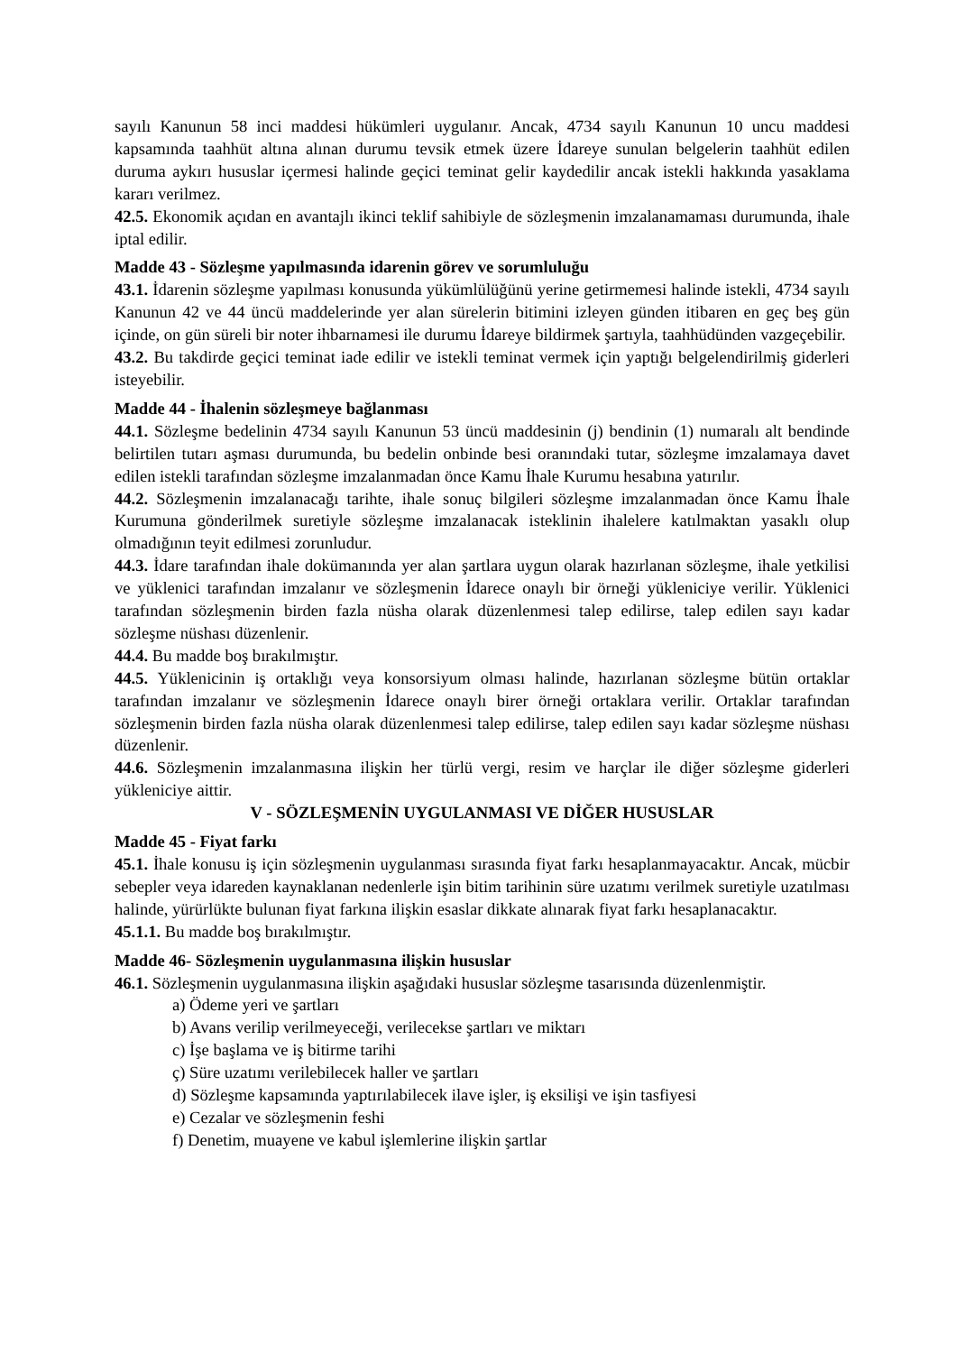sayılı Kanunun 58 inci maddesi hükümleri uygulanır. Ancak, 4734 sayılı Kanunun 10 uncu maddesi kapsamında taahhüt altına alınan durumu tevsik etmek üzere İdareye sunulan belgelerin taahhüt edilen duruma aykırı hususlar içermesi halinde geçici teminat gelir kaydedilir ancak istekli hakkında yasaklama kararı verilmez.
42.5. Ekonomik açıdan en avantajlı ikinci teklif sahibiyle de sözleşmenin imzalanamaması durumunda, ihale iptal edilir.
Madde 43 - Sözleşme yapılmasında idarenin görev ve sorumluluğu
43.1. İdarenin sözleşme yapılması konusunda yükümlülüğünü yerine getirmemesi halinde istekli, 4734 sayılı Kanunun 42 ve 44 üncü maddelerinde yer alan sürelerin bitimini izleyen günden itibaren en geç beş gün içinde, on gün süreli bir noter ihbarnamesi ile durumu İdareye bildirmek şartıyla, taahhüdünden vazgeçebilir.
43.2. Bu takdirde geçici teminat iade edilir ve istekli teminat vermek için yaptığı belgelendirilmiş giderleri isteyebilir.
Madde 44 - İhalenin sözleşmeye bağlanması
44.1. Sözleşme bedelinin 4734 sayılı Kanunun 53 üncü maddesinin (j) bendinin (1) numaralı alt bendinde belirtilen tutarı aşması durumunda, bu bedelin onbinde besi oranındaki tutar, sözleşme imzalamaya davet edilen istekli tarafından sözleşme imzalanmadan önce Kamu İhale Kurumu hesabına yatırılır.
44.2. Sözleşmenin imzalanacağı tarihte, ihale sonuç bilgileri sözleşme imzalanmadan önce Kamu İhale Kurumuna gönderilmek suretiyle sözleşme imzalanacak isteklinin ihalelere katılmaktan yasaklı olup olmadığının teyit edilmesi zorunludur.
44.3. İdare tarafından ihale dokümanında yer alan şartlara uygun olarak hazırlanan sözleşme, ihale yetkilisi ve yüklenici tarafından imzalanır ve sözleşmenin İdarece onaylı bir örneği yükleniciye verilir. Yüklenici tarafından sözleşmenin birden fazla nüsha olarak düzenlenmesi talep edilirse, talep edilen sayı kadar sözleşme nüshası düzenlenir.
44.4. Bu madde boş bırakılmıştır.
44.5. Yüklenicinin iş ortaklığı veya konsorsiyum olması halinde, hazırlanan sözleşme bütün ortaklar tarafından imzalanır ve sözleşmenin İdarece onaylı birer örneği ortaklara verilir. Ortaklar tarafından sözleşmenin birden fazla nüsha olarak düzenlenmesi talep edilirse, talep edilen sayı kadar sözleşme nüshası düzenlenir.
44.6. Sözleşmenin imzalanmasına ilişkin her türlü vergi, resim ve harçlar ile diğer sözleşme giderleri yükleniciye aittir.
V - SÖZLEŞMENİN UYGULANMASI VE DİĞER HUSUSLAR
Madde 45 - Fiyat farkı
45.1. İhale konusu iş için sözleşmenin uygulanması sırasında fiyat farkı hesaplanmayacaktır. Ancak, mücbir sebepler veya idareden kaynaklanan nedenlerle işin bitim tarihinin süre uzatımı verilmek suretiyle uzatılması halinde, yürürlükte bulunan fiyat farkına ilişkin esaslar dikkate alınarak fiyat farkı hesaplanacaktır.
45.1.1. Bu madde boş bırakılmıştır.
Madde 46- Sözleşmenin uygulanmasına ilişkin hususlar
46.1. Sözleşmenin uygulanmasına ilişkin aşağıdaki hususlar sözleşme tasarısında düzenlenmiştir.
a) Ödeme yeri ve şartları
b) Avans verilip verilmeyeceği, verilecekse şartları ve miktarı
c) İşe başlama ve iş bitirme tarihi
ç) Süre uzatımı verilebilecek haller ve şartları
d) Sözleşme kapsamında yaptırılabilecek ilave işler, iş eksilişi ve işin tasfiyesi
e) Cezalar ve sözleşmenin feshi
f) Denetim, muayene ve kabul işlemlerine ilişkin şartlar